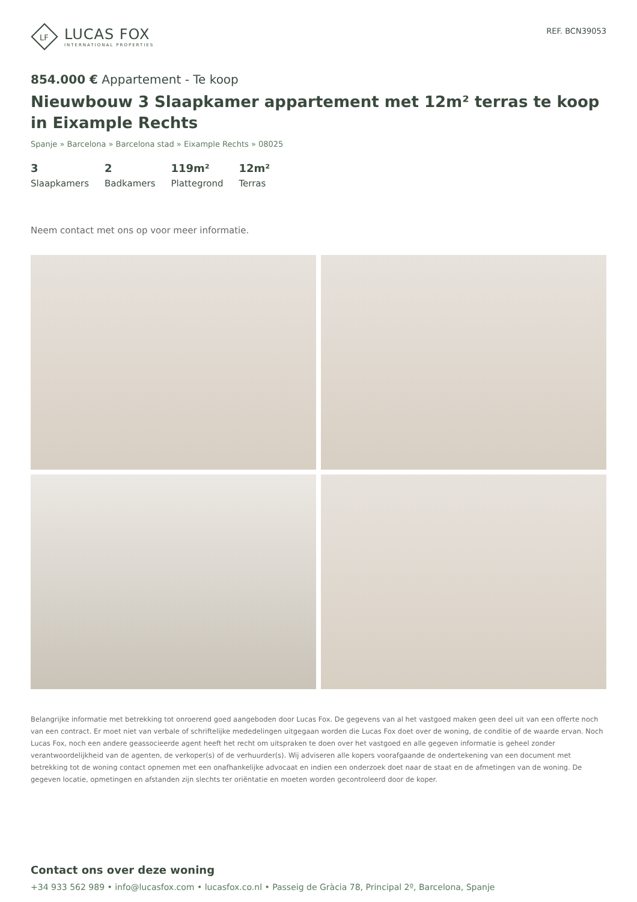LF
LUCAS FOX
INTERNATIONAL PROPERTIES
REF. BCN39053
854.000 € Appartement - Te koop
Nieuwbouw 3 Slaapkamer appartement met 12m² terras te koop in Eixample Rechts
Spanje » Barcelona » Barcelona stad » Eixample Rechts » 08025
3
Slaapkamers
2
Badkamers
119m²
Plattegrond
12m²
Terras
Neem contact met ons op voor meer informatie.
Belangrijke informatie met betrekking tot onroerend goed aangeboden door Lucas Fox. De gegevens van al het vastgoed maken geen deel uit van een offerte noch van een contract. Er moet niet van verbale of schriftelijke mededelingen uitgegaan worden die Lucas Fox doet over de woning, de conditie of de waarde ervan. Noch Lucas Fox, noch een andere geassocieerde agent heeft het recht om uitspraken te doen over het vastgoed en alle gegeven informatie is geheel zonder verantwoordelijkheid van de agenten, de verkoper(s) of de verhuurder(s). Wij adviseren alle kopers voorafgaande de ondertekening van een document met betrekking tot de woning contact opnemen met een onafhankelijke advocaat en indien een onderzoek doet naar de staat en de afmetingen van de woning. De gegeven locatie, opmetingen en afstanden zijn slechts ter oriëntatie en moeten worden gecontroleerd door de koper.
Contact ons over deze woning
+34 933 562 989 • info@lucasfox.com • lucasfox.co.nl • Passeig de Gràcia 78, Principal 2º, Barcelona, Spanje